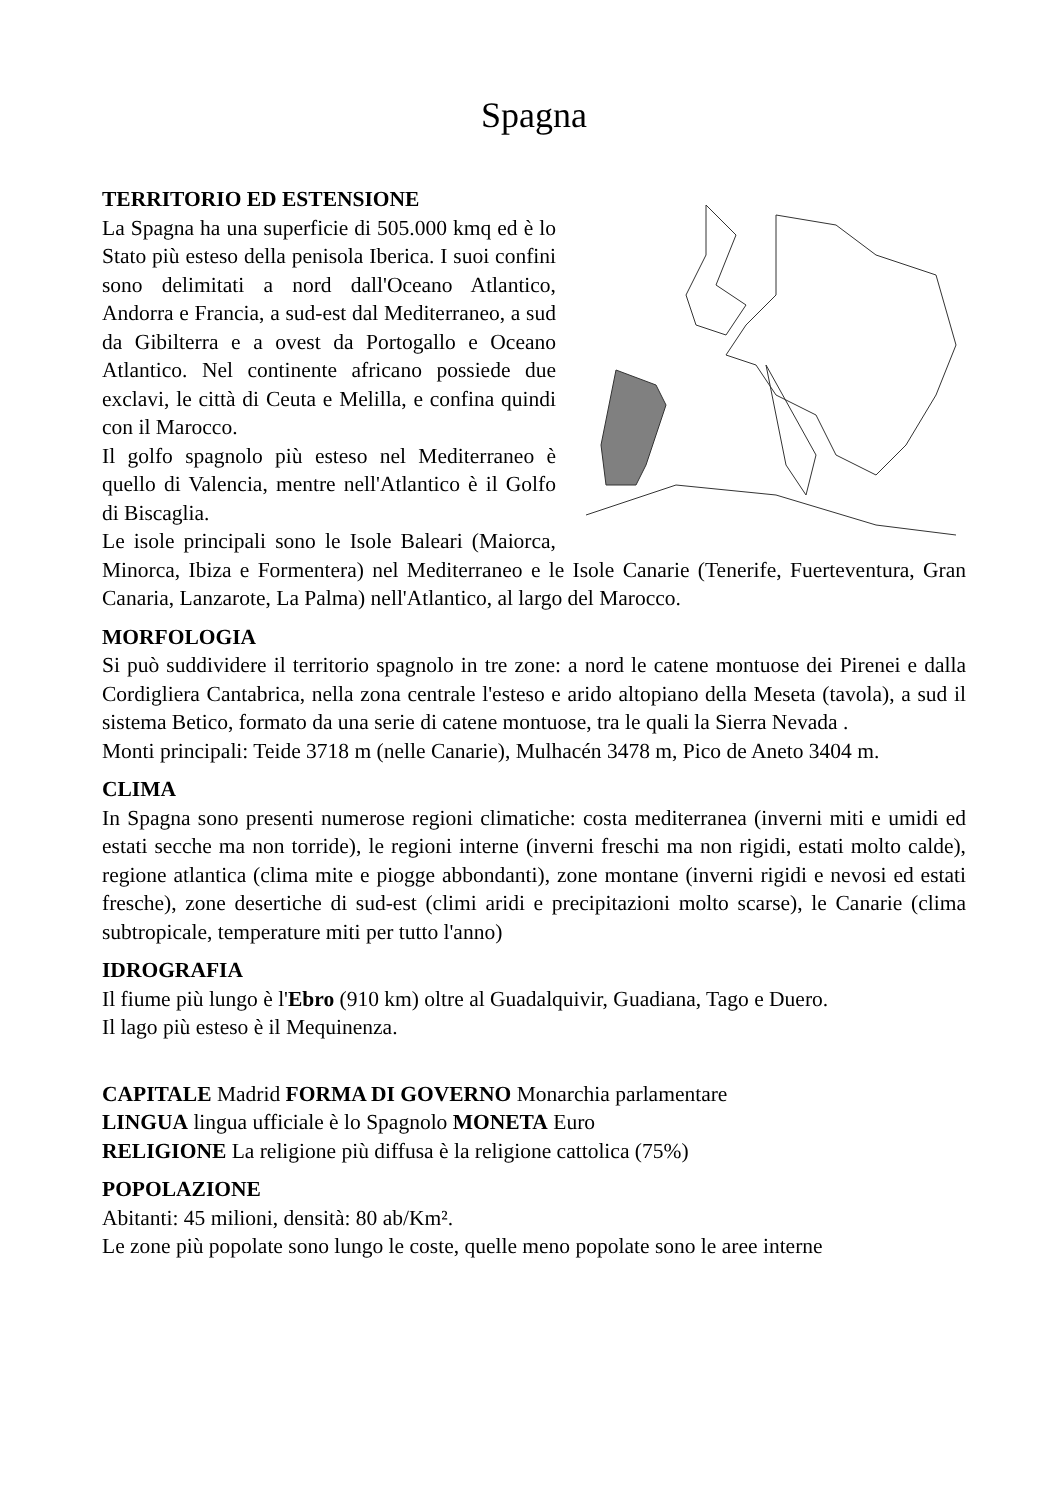Spagna
TERRITORIO ED ESTENSIONE
La Spagna ha una superficie di 505.000 kmq ed è lo Stato più esteso della penisola Iberica. I suoi confini sono delimitati a nord dall'Oceano Atlantico, Andorra e Francia, a sud-est dal Mediterraneo, a sud da Gibilterra e a ovest da Portogallo e Oceano Atlantico. Nel continente africano possiede due exclavi, le città di Ceuta e Melilla, e confina quindi con il Marocco.
Il golfo spagnolo più esteso nel Mediterraneo è quello di Valencia, mentre nell'Atlantico è il Golfo di Biscaglia.
Le isole principali sono le Isole Baleari (Maiorca, Minorca, Ibiza e Formentera) nel Mediterraneo e le Isole Canarie (Tenerife, Fuerteventura, Gran Canaria, Lanzarote, La Palma) nell'Atlantico, al largo del Marocco.
MORFOLOGIA
Si può suddividere il territorio spagnolo in tre zone: a nord le catene montuose dei Pirenei e dalla Cordigliera Cantabrica, nella zona centrale l'esteso e arido altopiano della Meseta (tavola), a sud il sistema Betico, formato da una serie di catene montuose, tra le quali la Sierra Nevada .
Monti principali: Teide 3718 m (nelle Canarie), Mulhacén 3478 m, Pico de Aneto 3404 m.
CLIMA
In Spagna sono presenti numerose regioni climatiche: costa mediterranea (inverni miti e umidi ed estati secche ma non torride), le regioni interne (inverni freschi ma non rigidi, estati molto calde), regione atlantica (clima mite e piogge abbondanti), zone montane (inverni rigidi e nevosi ed estati fresche), zone desertiche di sud-est (climi aridi e precipitazioni molto scarse), le Canarie (clima subtropicale, temperature miti per tutto l'anno)
IDROGRAFIA
Il fiume più lungo è l'Ebro (910 km) oltre al Guadalquivir, Guadiana, Tago e Duero.
Il lago più esteso è il Mequinenza.
CAPITALE Madrid FORMA DI GOVERNO Monarchia parlamentare
LINGUA lingua ufficiale è lo Spagnolo MONETA Euro
RELIGIONE La religione più diffusa è la religione cattolica (75%)
POPOLAZIONE
Abitanti: 45 milioni, densità: 80 ab/Km².
Le zone più popolate sono lungo le coste, quelle meno popolate sono le aree interne